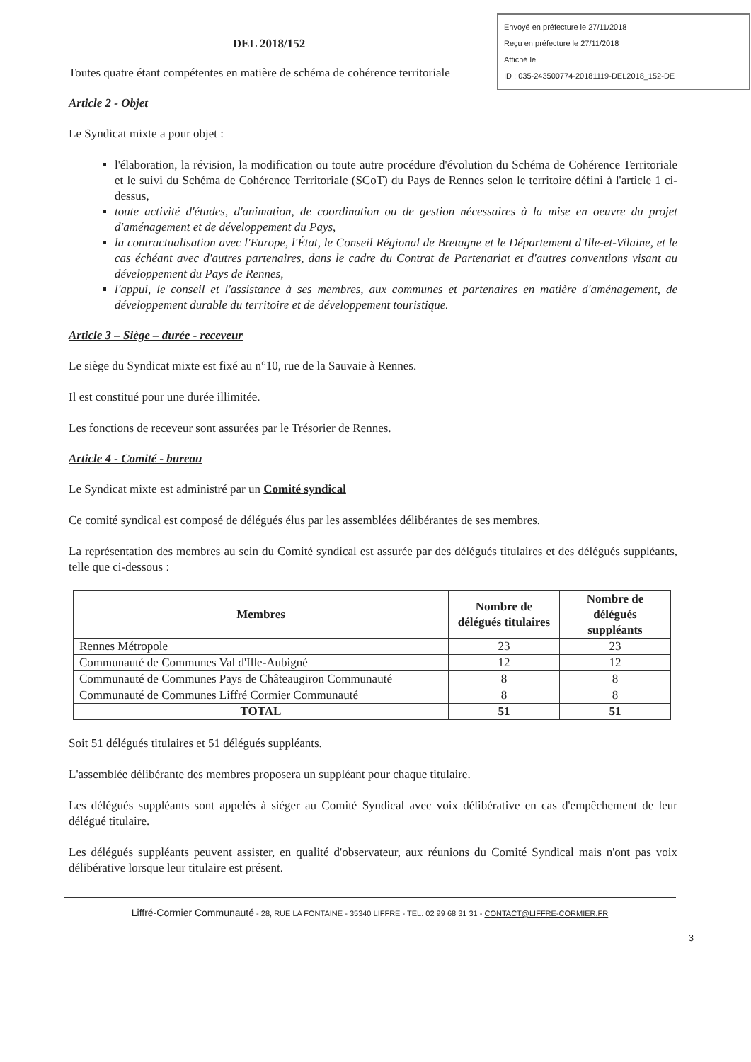Envoyé en préfecture le 27/11/2018
Reçu en préfecture le 27/11/2018
Affiché le
ID : 035-243500774-20181119-DEL2018_152-DE
DEL 2018/152
Toutes quatre étant compétentes en matière de schéma de cohérence territoriale
Article 2 - Objet
Le Syndicat mixte a pour objet :
l'élaboration, la révision, la modification ou toute autre procédure d'évolution du Schéma de Cohérence Territoriale et le suivi du Schéma de Cohérence Territoriale (SCoT) du Pays de Rennes selon le territoire défini à l'article 1 ci-dessus,
toute activité d'études, d'animation, de coordination ou de gestion nécessaires à la mise en oeuvre du projet d'aménagement et de développement du Pays,
la contractualisation avec l'Europe, l'État, le Conseil Régional de Bretagne et le Département d'Ille-et-Vilaine, et le cas échéant avec d'autres partenaires, dans le cadre du Contrat de Partenariat et d'autres conventions visant au développement du Pays de Rennes,
l'appui, le conseil et l'assistance à ses membres, aux communes et partenaires en matière d'aménagement, de développement durable du territoire et de développement touristique.
Article 3 – Siège – durée - receveur
Le siège du Syndicat mixte est fixé au n°10, rue de la Sauvaie à Rennes.
Il est constitué pour une durée illimitée.
Les fonctions de receveur sont assurées par le Trésorier de Rennes.
Article 4 - Comité - bureau
Le Syndicat mixte est administré par un Comité syndical
Ce comité syndical est composé de délégués élus par les assemblées délibérantes de ses membres.
La représentation des membres au sein du Comité syndical est assurée par des délégués titulaires et des délégués suppléants, telle que ci-dessous :
| Membres | Nombre de délégués titulaires | Nombre de délégués suppléants |
| --- | --- | --- |
| Rennes Métropole | 23 | 23 |
| Communauté de Communes Val d'Ille-Aubigné | 12 | 12 |
| Communauté de Communes Pays de Châteaugiron Communauté | 8 | 8 |
| Communauté de Communes Liffré Cormier Communauté | 8 | 8 |
| TOTAL | 51 | 51 |
Soit 51 délégués titulaires et 51 délégués suppléants.
L'assemblée délibérante des membres proposera un suppléant pour chaque titulaire.
Les délégués suppléants sont appelés à siéger au Comité Syndical avec voix délibérative en cas d'empêchement de leur délégué titulaire.
Les délégués suppléants peuvent assister, en qualité d'observateur, aux réunions du Comité Syndical mais n'ont pas voix délibérative lorsque leur titulaire est présent.
Liffré-Cormier Communauté - 28, RUE LA FONTAINE - 35340 LIFFRE - TEL. 02 99 68 31 31 - CONTACT@LIFFRE-CORMIER.FR
3